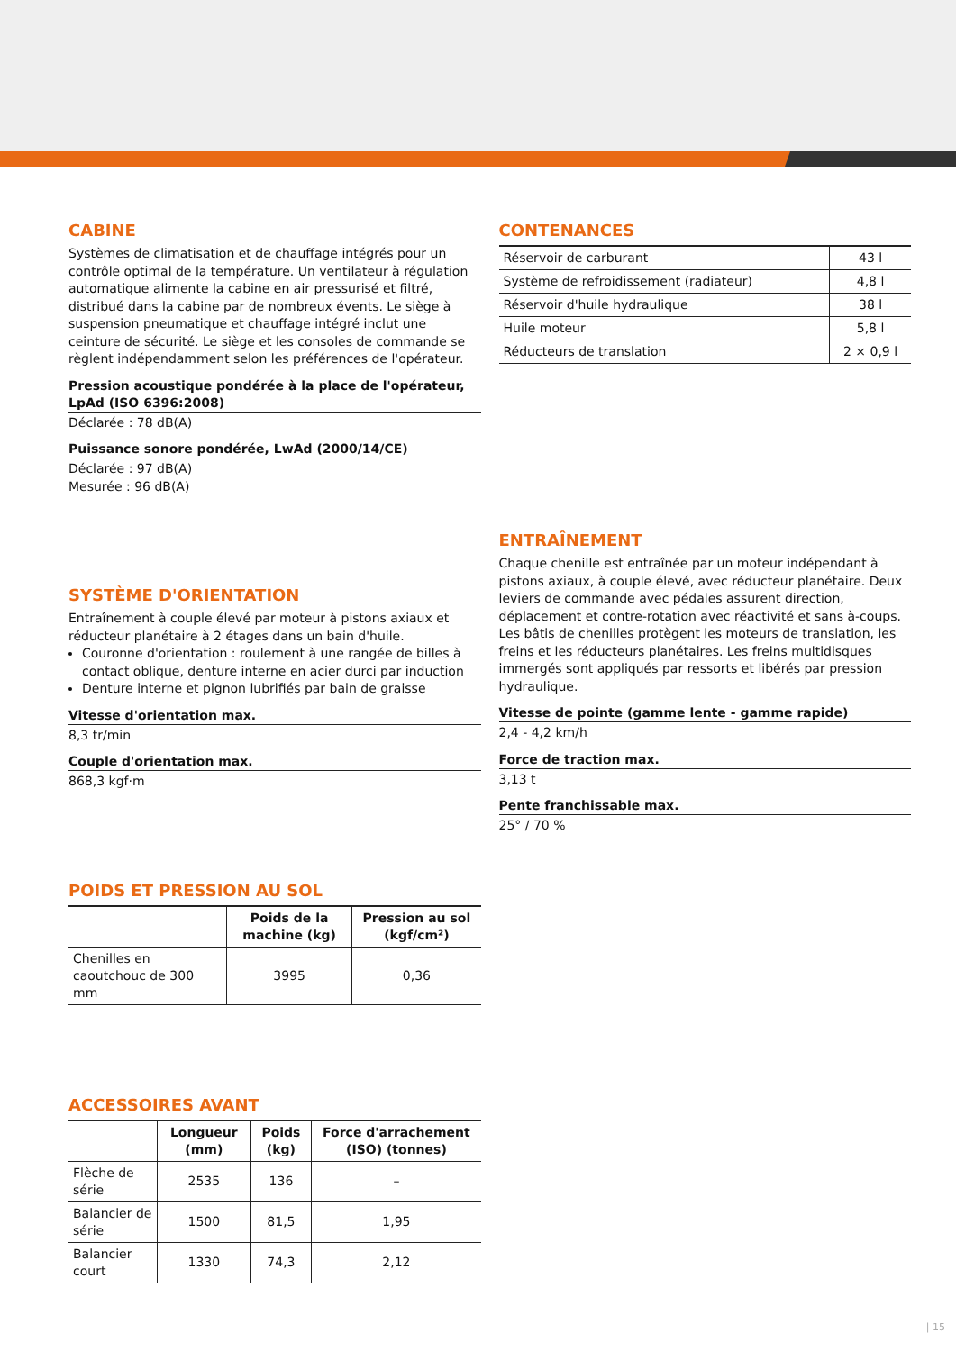CABINE
Systèmes de climatisation et de chauffage intégrés pour un contrôle optimal de la température. Un ventilateur à régulation automatique alimente la cabine en air pressurisé et filtré, distribué dans la cabine par de nombreux évents. Le siège à suspension pneumatique et chauffage intégré inclut une ceinture de sécurité. Le siège et les consoles de commande se règlent indépendamment selon les préférences de l'opérateur.
Pression acoustique pondérée à la place de l'opérateur, LpAd (ISO 6396:2008)
Déclarée : 78 dB(A)
Puissance sonore pondérée, LwAd (2000/14/CE)
Déclarée : 97 dB(A)
Mesurée : 96 dB(A)
SYSTÈME D'ORIENTATION
Entraînement à couple élevé par moteur à pistons axiaux et réducteur planétaire à 2 étages dans un bain d'huile.
Couronne d'orientation : roulement à une rangée de billes à contact oblique, denture interne en acier durci par induction
Denture interne et pignon lubrifiés par bain de graisse
Vitesse d'orientation max.
8,3 tr/min
Couple d'orientation max.
868,3 kgf·m
POIDS ET PRESSION AU SOL
| | Poids de la machine (kg) | Pression au sol (kgf/cm²) |
| --- | --- | --- |
| Chenilles en caoutchouc de 300 mm | 3995 | 0,36 |
ACCESSOIRES AVANT
| | Longueur (mm) | Poids (kg) | Force d'arrachement (ISO) (tonnes) |
| --- | --- | --- | --- |
| Flèche de série | 2535 | 136 | – |
| Balancier de série | 1500 | 81,5 | 1,95 |
| Balancier court | 1330 | 74,3 | 2,12 |
CONTENANCES
| Réservoir de carburant | 43 l |
| Système de refroidissement (radiateur) | 4,8 l |
| Réservoir d'huile hydraulique | 38 l |
| Huile moteur | 5,8 l |
| Réducteurs de translation | 2 × 0,9 l |
ENTRAÎNEMENT
Chaque chenille est entraînée par un moteur indépendant à pistons axiaux, à couple élevé, avec réducteur planétaire. Deux leviers de commande avec pédales assurent direction, déplacement et contre-rotation avec réactivité et sans à-coups. Les bâtis de chenilles protègent les moteurs de translation, les freins et les réducteurs planétaires. Les freins multidisques immergés sont appliqués par ressorts et libérés par pression hydraulique.
Vitesse de pointe (gamme lente - gamme rapide)
2,4 - 4,2 km/h
Force de traction max.
3,13 t
Pente franchissable max.
25° / 70 %
| 15